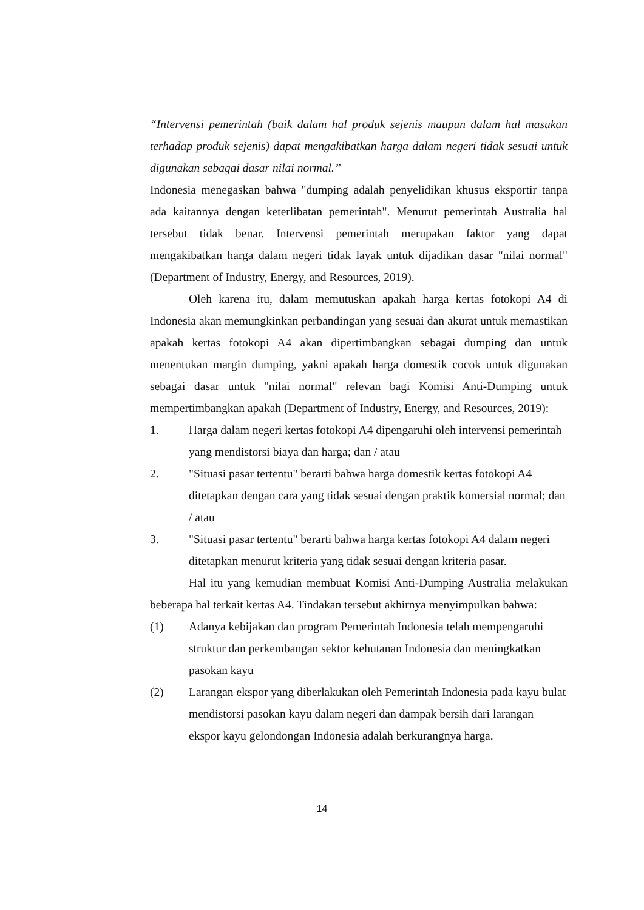“Intervensi pemerintah (baik dalam hal produk sejenis maupun dalam hal masukan terhadap produk sejenis) dapat mengakibatkan harga dalam negeri tidak sesuai untuk digunakan sebagai dasar nilai normal.”
Indonesia menegaskan bahwa "dumping adalah penyelidikan khusus eksportir tanpa ada kaitannya dengan keterlibatan pemerintah". Menurut pemerintah Australia hal tersebut tidak benar. Intervensi pemerintah merupakan faktor yang dapat mengakibatkan harga dalam negeri tidak layak untuk dijadikan dasar "nilai normal" (Department of Industry, Energy, and Resources, 2019).
Oleh karena itu, dalam memutuskan apakah harga kertas fotokopi A4 di Indonesia akan memungkinkan perbandingan yang sesuai dan akurat untuk memastikan apakah kertas fotokopi A4 akan dipertimbangkan sebagai dumping dan untuk menentukan margin dumping, yakni apakah harga domestik cocok untuk digunakan sebagai dasar untuk "nilai normal" relevan bagi Komisi Anti-Dumping untuk mempertimbangkan apakah (Department of Industry, Energy, and Resources, 2019):
1. Harga dalam negeri kertas fotokopi A4 dipengaruhi oleh intervensi pemerintah yang mendistorsi biaya dan harga; dan / atau
2. "Situasi pasar tertentu" berarti bahwa harga domestik kertas fotokopi A4 ditetapkan dengan cara yang tidak sesuai dengan praktik komersial normal; dan / atau
3. "Situasi pasar tertentu" berarti bahwa harga kertas fotokopi A4 dalam negeri ditetapkan menurut kriteria yang tidak sesuai dengan kriteria pasar.
Hal itu yang kemudian membuat Komisi Anti-Dumping Australia melakukan beberapa hal terkait kertas A4. Tindakan tersebut akhirnya menyimpulkan bahwa:
(1) Adanya kebijakan dan program Pemerintah Indonesia telah mempengaruhi struktur dan perkembangan sektor kehutanan Indonesia dan meningkatkan pasokan kayu
(2) Larangan ekspor yang diberlakukan oleh Pemerintah Indonesia pada kayu bulat mendistorsi pasokan kayu dalam negeri dan dampak bersih dari larangan ekspor kayu gelondongan Indonesia adalah berkurangnya harga.
14